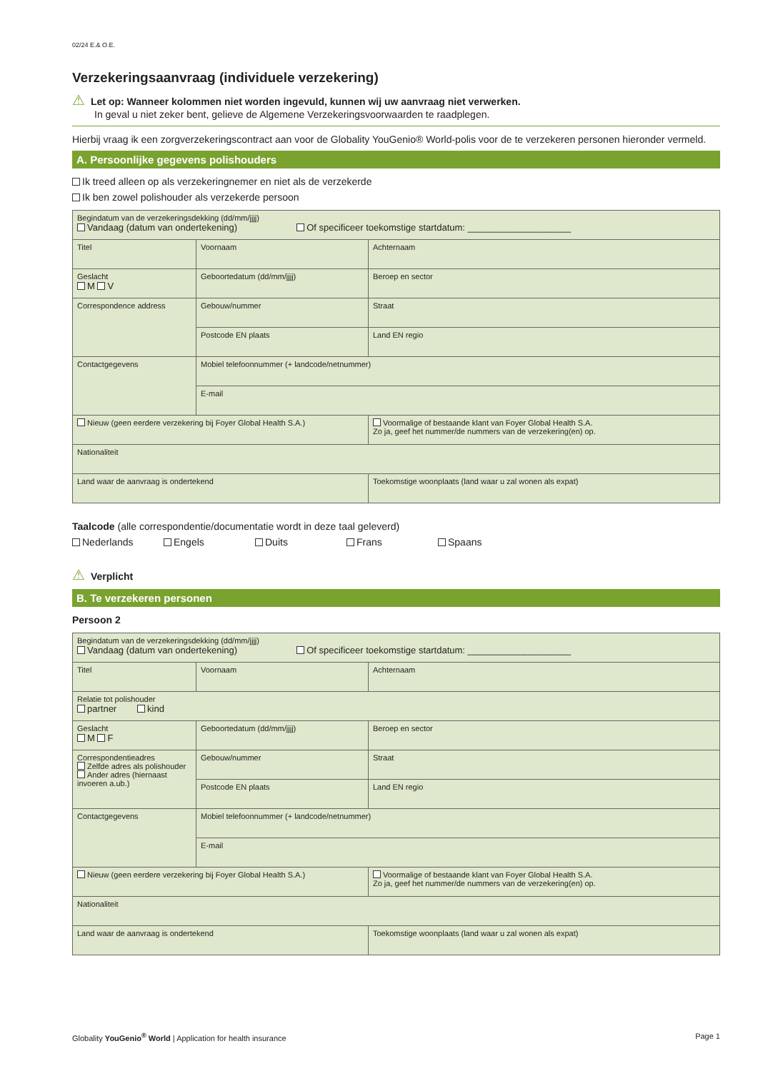02/24 E.& O.E.
Verzekeringsaanvraag (individuele verzekering)
⚠ Let op: Wanneer kolommen niet worden ingevuld, kunnen wij uw aanvraag niet verwerken.
In geval u niet zeker bent, gelieve de Algemene Verzekeringsvoorwaarden te raadplegen.
Hierbij vraag ik een zorgverzekeringscontract aan voor de Globality YouGenio® World-polis voor de te verzekeren personen hieronder vermeld.
A. Persoonlijke gegevens polishouders
Ik treed alleen op als verzekeringnemer en niet als de verzekerde
Ik ben zowel polishouder als verzekerde persoon
| Begindatum van de verzekeringsdekking (dd/mm/jjjj) Vandaag (datum van ondertekening) Of specificeer toekomstige startdatum: ____________________ | | | |
| Titel | Voornaam | | Achternaam |
| Geslacht M V | Geboortedatum (dd/mm/jjjj) | | Beroep en sector |
| Correspondence address | Gebouw/nummer | | Straat |
| | Postcode EN plaats | | Land EN regio |
| Contactgegevens | Mobiel telefoonnummer (+ landcode/netnummer) | | |
| | E-mail | | |
| Nieuw (geen eerdere verzekering bij Foyer Global Health S.A.) | | Voormalige of bestaande klant van Foyer Global Health S.A. Zo ja, geef het nummer/de nummers van de verzekering(en) op. | |
| Nationaliteit | | | |
| Land waar de aanvraag is ondertekend | | Toekomstige woonplaats (land waar u zal wonen als expat) | |
Taalcode (alle correspondentie/documentatie wordt in deze taal geleverd)
Nederlands Engels Duits Frans Spaans
⚠ Verplicht
B. Te verzekeren personen
Persoon 2
| Begindatum van de verzekeringsdekking (dd/mm/jjjj) Vandaag (datum van ondertekening) Of specificeer toekomstige startdatum: ____________________ | | | |
| Titel | Voornaam | | Achternaam |
| Relatie tot polishouder partner kind | | | |
| Geslacht M F | Geboortedatum (dd/mm/jjjj) | | Beroep en sector |
| Correspondentieadres Zelfde adres als polishouder Ander adres (hiernaast invoeren a.ub.) | Gebouw/nummer | | Straat |
| | Postcode EN plaats | | Land EN regio |
| Contactgegevens | Mobiel telefoonnummer (+ landcode/netnummer) | | |
| | E-mail | | |
| Nieuw (geen eerdere verzekering bij Foyer Global Health S.A.) | | Voormalige of bestaande klant van Foyer Global Health S.A. Zo ja, geef het nummer/de nummers van de verzekering(en) op. | |
| Nationaliteit | | | |
| Land waar de aanvraag is ondertekend | | Toekomstige woonplaats (land waar u zal wonen als expat) | |
Globality YouGenio<sup>®</sup> World | Application for health insurance Page 1